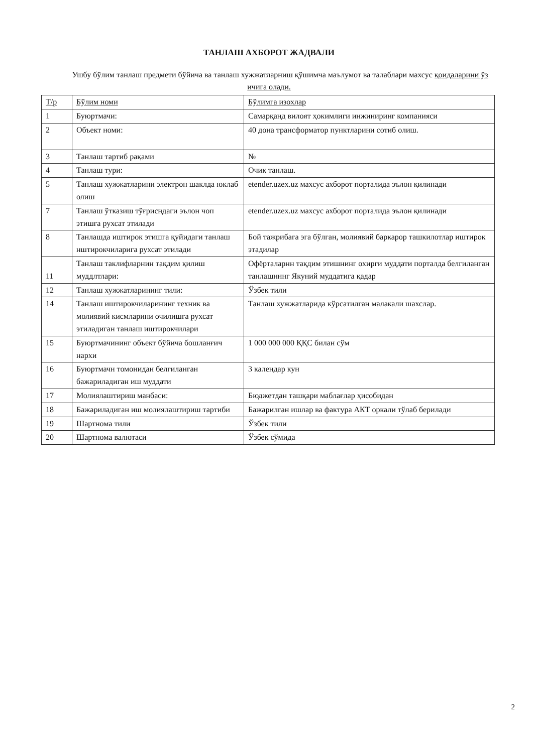ТАНЛАШ АХБОРОТ ЖАДВАЛИ
Ушбу бўлим танлаш предмети бўйича ва танлаш хужжатларниш қўшимча маълумот ва талаблари махсус қоидаларини ўз ичига олади.
| Т/р | Бўлим номи | Бўлимга изохлар |
| --- | --- | --- |
| 1 | Буюртмачи: | Самарқанд вилоят ҳокимлиги инжиниринг компанияси |
| 2 | Объект номи: | 40 дона трансформатор пунктларини сотиб олиш. |
| 3 | Танлаш тартиб рақами | № |
| 4 | Танлаш тури: | Очиқ танлаш. |
| 5 | Танлаш хужжатларини электрон шаклда юклаб олиш | etender.uzex.uz махсус ахборот порталида эълон қилинади |
| 7 | Танлаш ўтказиш тўғрисндаги эълон чоп этишга рухсат этилади | etender.uzex.uz махсус ахборот порталида эълон қилинади |
| 8 | Танлашда иштирок этишга қуйидаги танлаш нштирокчиларига рухсат этилади | Бой тажрибага эга бўлган, молиявий баркарор ташкилотлар иштирок этадилар |
| 11 | Танлаш таклифларнин тақдим қилиш муддлтлари: | Офёрталарнн тақдим этишнинг охирги муддати порталда белгиланган танлашнннг Якуний муддатига қадар |
| 12 | Танлаш хужжатларининг тили: | Ўзбек тили |
| 14 | Танлаш иштирокчиларининг техник ва молиявий кисмларини очилишга рухсат этиладиган танлаш иштирокчилари | Танлаш хужжатларида кўрсатилган малакали шахслар. |
| 15 | Буюртмачининг объект бўйича бошланғич нархи | 1 000 000 000 ҚҚС билан сўм |
| 16 | Буюртмачн томонидан белгиланган бажариладиган иш муддати | 3 календар кун |
| 17 | Молиялаштириш манбаси: | Бюджетдан ташқари маблағлар ҳисобидан |
| 18 | Бажариладиган иш молиялаштириш тартиби | Бажарилган ишлар ва фактура АКТ оркали тўлаб берилади |
| 19 | Шартнома тили | Ўзбек тили |
| 20 | Шартнома валютаси | Ўзбек сўмида |
2